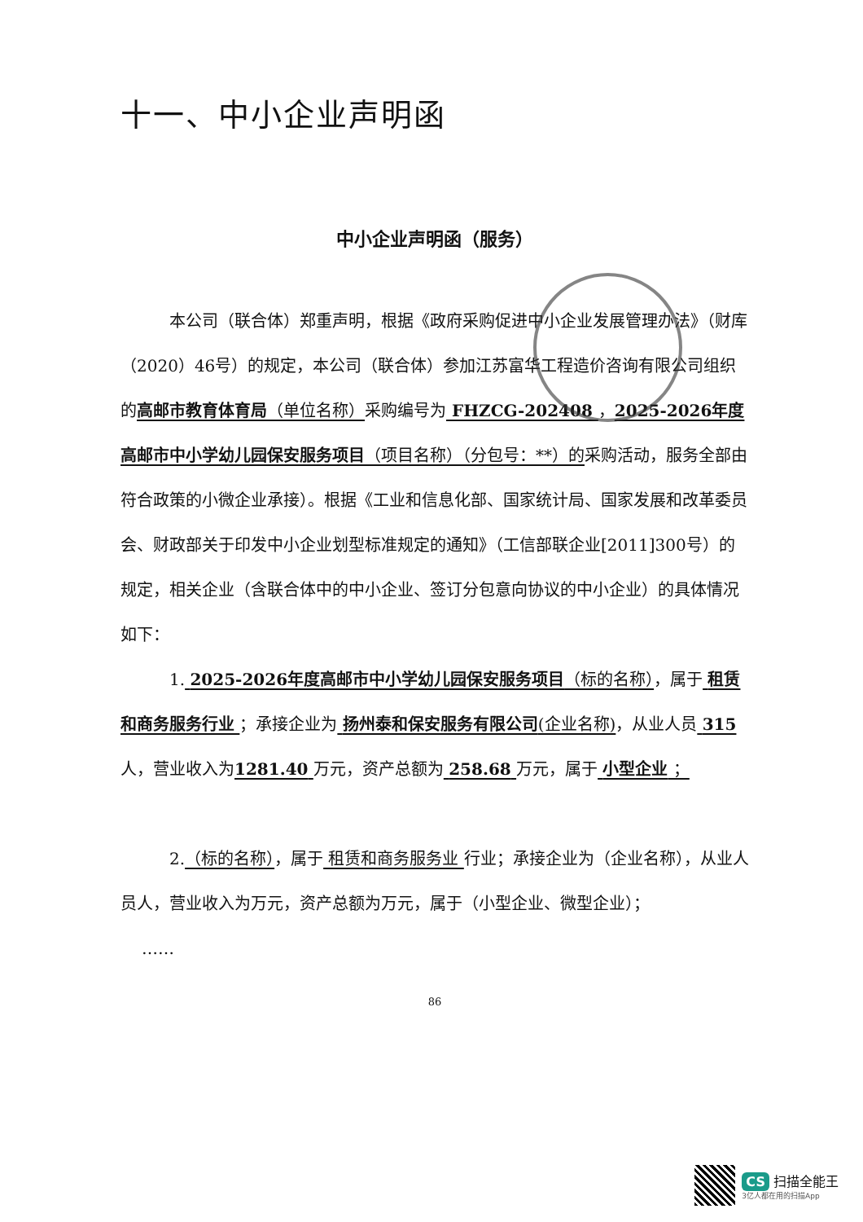十一、中小企业声明函
中小企业声明函（服务）
本公司（联合体）郑重声明，根据《政府采购促进中小企业发展管理办法》（财库（2020）46号）的规定，本公司（联合体）参加江苏富华工程造价咨询有限公司组织的高邮市教育体育局（单位名称）采购编号为 FHZCG-202408 ，2025-2026年度高邮市中小学幼儿园保安服务项目（项目名称）（分包号：**）的采购活动，服务全部由符合政策的小微企业承接）。根据《工业和信息化部、国家统计局、国家发展和改革委员会、财政部关于印发中小企业划型标准规定的通知》（工信部联企业[2011]300号）的规定，相关企业（含联合体中的中小企业、签订分包意向协议的中小企业）的具体情况如下：
1. 2025-2026年度高邮市中小学幼儿园保安服务项目（标的名称），属于 租赁和商务服务行业 ；承接企业为 扬州泰和保安服务有限公司(企业名称)，从业人员 315 人，营业收入为1281.40 万元，资产总额为 258.68 万元，属于 小型企业 ；
2.（标的名称），属于 租赁和商务服务业 行业；承接企业为（企业名称），从业人员人，营业收入为万元，资产总额为万元，属于（小型企业、微型企业）；
……
86
CS 扫描全能王
3亿人都在用的扫描App